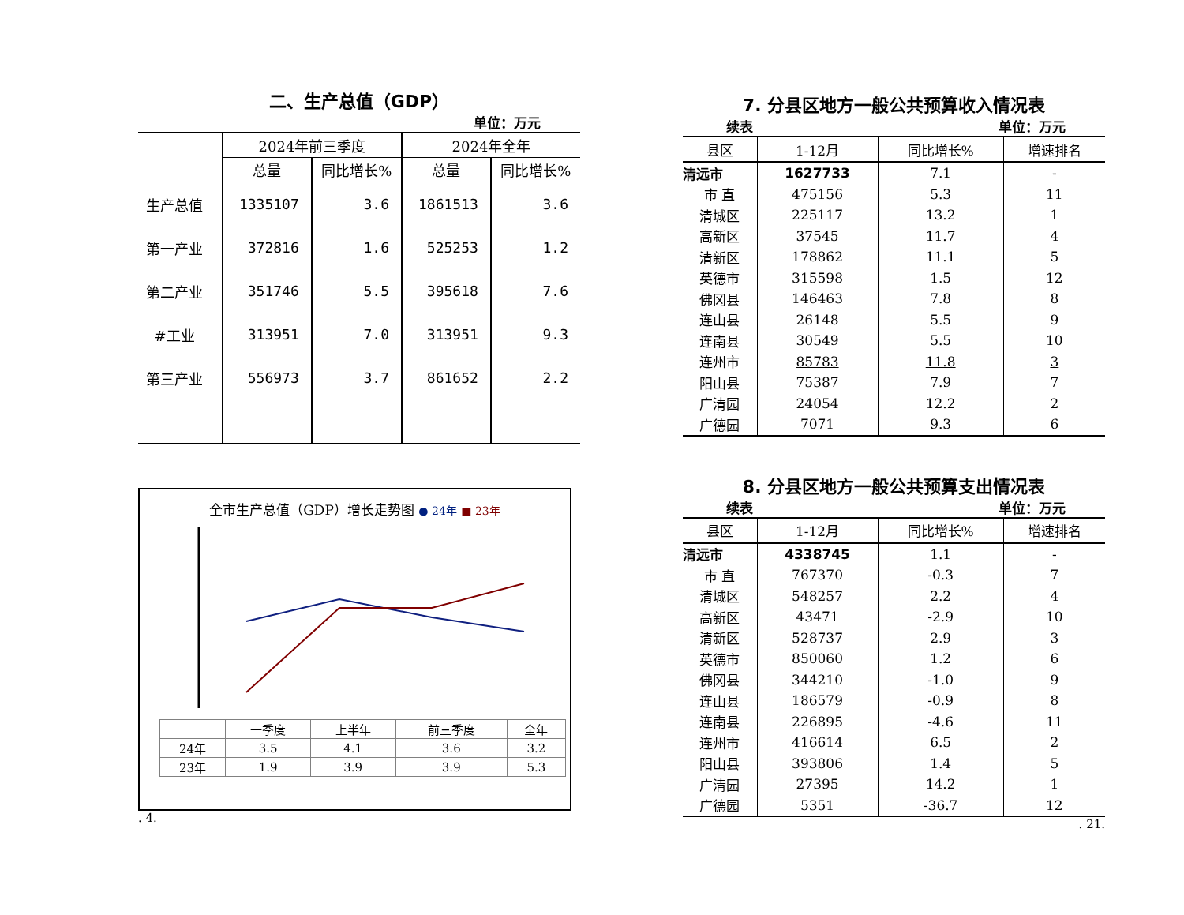二、生产总值（GDP）
单位：万元
| | 2024年前三季度 | | 2024年全年 | |
| --- | --- | --- | --- | --- |
| | 总量 | 同比增长% | 总量 | 同比增长% |
| 生产总值 | 1335107 | 3.6 | 1861513 | 3.6 |
| 第一产业 | 372816 | 1.6 | 525253 | 1.2 |
| 第二产业 | 351746 | 5.5 | 395618 | 7.6 |
| #工业 | 313951 | 7.0 | 313951 | 9.3 |
| 第三产业 | 556973 | 3.7 | 861652 | 2.2 |
全市生产总值（GDP）增长走势图 ● 24年 ■ 23年
| | 一季度 | 上半年 | 前三季度 | 全年 |
| 24年 | 3.5 | 4.1 | 3.6 | 3.2 |
| 23年 | 1.9 | 3.9 | 3.9 | 5.3 |
. 4.
7. 分县区地方一般公共预算收入情况表
续表 单位：万元
| 县区 | 1-12月 | 同比增长% | 增速排名 |
| --- | --- | --- | --- |
| 清远市 | 1627733 | 7.1 | - |
| 市 直 | 475156 | 5.3 | 11 |
| 清城区 | 225117 | 13.2 | 1 |
| 高新区 | 37545 | 11.7 | 4 |
| 清新区 | 178862 | 11.1 | 5 |
| 英德市 | 315598 | 1.5 | 12 |
| 佛冈县 | 146463 | 7.8 | 8 |
| 连山县 | 26148 | 5.5 | 9 |
| 连南县 | 30549 | 5.5 | 10 |
| 连州市 | 85783 | 11.8 | 3 |
| 阳山县 | 75387 | 7.9 | 7 |
| 广清园 | 24054 | 12.2 | 2 |
| 广德园 | 7071 | 9.3 | 6 |
8. 分县区地方一般公共预算支出情况表
续表 单位：万元
| 县区 | 1-12月 | 同比增长% | 增速排名 |
| --- | --- | --- | --- |
| 清远市 | 4338745 | 1.1 | - |
| 市 直 | 767370 | -0.3 | 7 |
| 清城区 | 548257 | 2.2 | 4 |
| 高新区 | 43471 | -2.9 | 10 |
| 清新区 | 528737 | 2.9 | 3 |
| 英德市 | 850060 | 1.2 | 6 |
| 佛冈县 | 344210 | -1.0 | 9 |
| 连山县 | 186579 | -0.9 | 8 |
| 连南县 | 226895 | -4.6 | 11 |
| 连州市 | 416614 | 6.5 | 2 |
| 阳山县 | 393806 | 1.4 | 5 |
| 广清园 | 27395 | 14.2 | 1 |
| 广德园 | 5351 | -36.7 | 12 |
. 21.